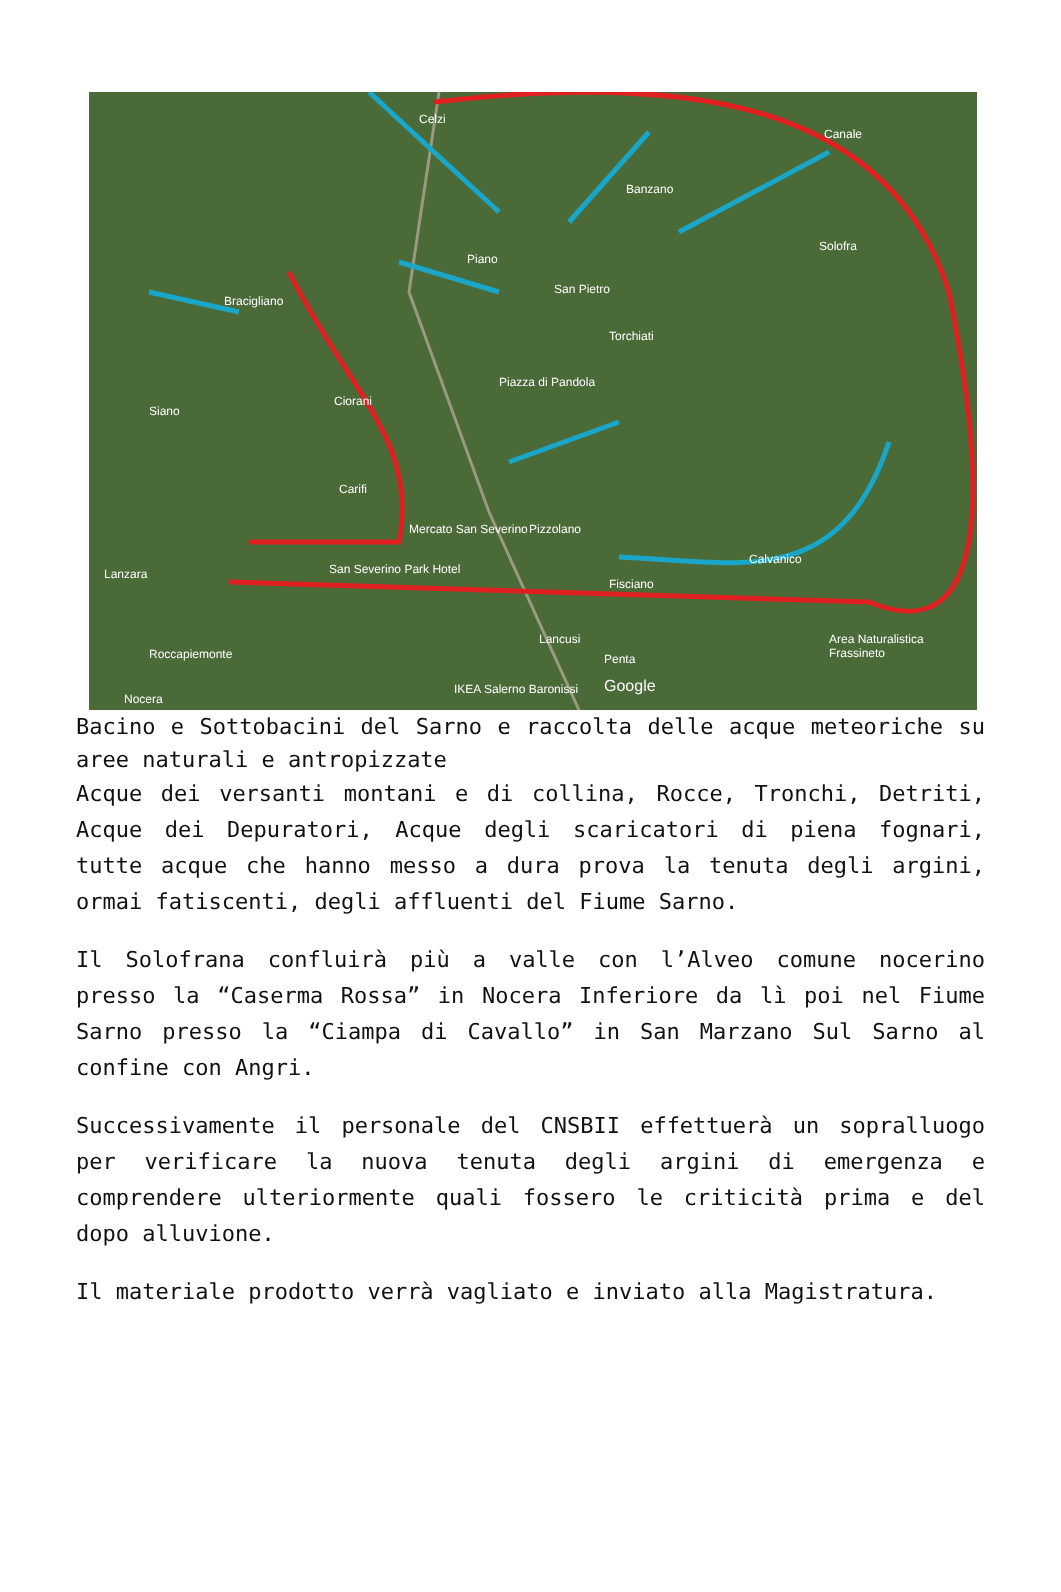Celzi
Canale
Banzano
Solofra
Piano
San Pietro
Bracigliano
Torchiati
Piazza di Pandola
Siano
Ciorani
Carifi
Mercato San Severino Pizzolano
Calvanico
Lanzara
Fisciano
San Severino Park Hotel
Lancusi Area Naturalistica Frassineto
Roccapiemonte Penta
IKEA Salerno Baronissi Google
Nocera
Bacino e Sottobacini del Sarno e raccolta delle acque meteoriche su aree naturali e antropizzate
Acque dei versanti montani e di collina, Rocce, Tronchi, Detriti, Acque dei Depuratori, Acque degli scaricatori di piena fognari, tutte acque che hanno messo a dura prova la tenuta degli argini, ormai fatiscenti, degli affluenti del Fiume Sarno.
Il Solofrana confluirà più a valle con l’Alveo comune nocerino presso la “Caserma Rossa” in Nocera Inferiore da lì poi nel Fiume Sarno presso la “Ciampa di Cavallo” in San Marzano Sul Sarno al confine con Angri.
Successivamente il personale del CNSBII effettuerà un sopralluogo per verificare la nuova tenuta degli argini di emergenza e comprendere ulteriormente quali fossero le criticità prima e del dopo alluvione.
Il materiale prodotto verrà vagliato e inviato alla Magistratura.